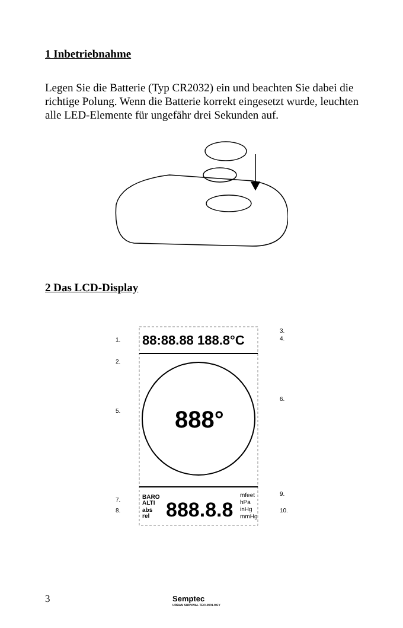1 Inbetriebnahme
Legen Sie die Batterie (Typ CR2032) ein und beachten Sie dabei die richtige Polung. Wenn die Batterie korrekt eingesetzt wurde, leuchten alle LED-Elemente für ungefähr drei Sekunden auf.
2 Das LCD-Display
88:88.88 188.8°C
888°
BARO
ALTI
abs
rel
888.8.8
mfeet
hPa
inHg
mmHg
1.
2.
3.
4.
5.
6.
7.
8.
9.
10.
3 Semptec
URBAN SURVIVAL TECHNOLOGY